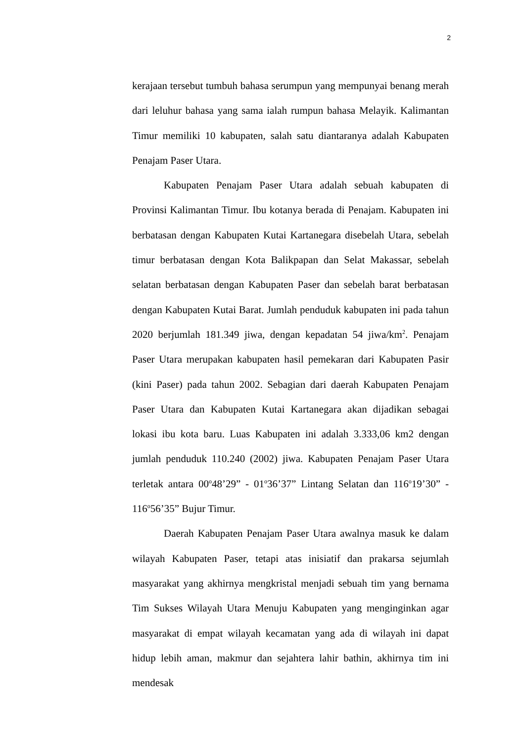2
kerajaan tersebut tumbuh bahasa serumpun yang mempunyai benang merah dari leluhur bahasa yang sama ialah rumpun bahasa Melayik. Kalimantan Timur memiliki 10 kabupaten, salah satu diantaranya adalah Kabupaten Penajam Paser Utara.
Kabupaten Penajam Paser Utara adalah sebuah kabupaten di Provinsi Kalimantan Timur. Ibu kotanya berada di Penajam. Kabupaten ini berbatasan dengan Kabupaten Kutai Kartanegara disebelah Utara, sebelah timur berbatasan dengan Kota Balikpapan dan Selat Makassar, sebelah selatan berbatasan dengan Kabupaten Paser dan sebelah barat berbatasan dengan Kabupaten Kutai Barat. Jumlah penduduk kabupaten ini pada tahun 2020 berjumlah 181.349 jiwa, dengan kepadatan 54 jiwa/km<sup>2</sup>. Penajam Paser Utara merupakan kabupaten hasil pemekaran dari Kabupaten Pasir (kini Paser) pada tahun 2002. Sebagian dari daerah Kabupaten Penajam Paser Utara dan Kabupaten Kutai Kartanegara akan dijadikan sebagai lokasi ibu kota baru. Luas Kabupaten ini adalah 3.333,06 km2 dengan jumlah penduduk 110.240 (2002) jiwa. Kabupaten Penajam Paser Utara terletak antara 00<sup>o</sup>48’29” - 01<sup>o</sup>36’37” Lintang Selatan dan 116<sup>o</sup>19’30” - 116<sup>o</sup>56’35” Bujur Timur.
Daerah Kabupaten Penajam Paser Utara awalnya masuk ke dalam wilayah Kabupaten Paser, tetapi atas inisiatif dan prakarsa sejumlah masyarakat yang akhirnya mengkristal menjadi sebuah tim yang bernama Tim Sukses Wilayah Utara Menuju Kabupaten yang menginginkan agar masyarakat di empat wilayah kecamatan yang ada di wilayah ini dapat hidup lebih aman, makmur dan sejahtera lahir bathin, akhirnya tim ini mendesak